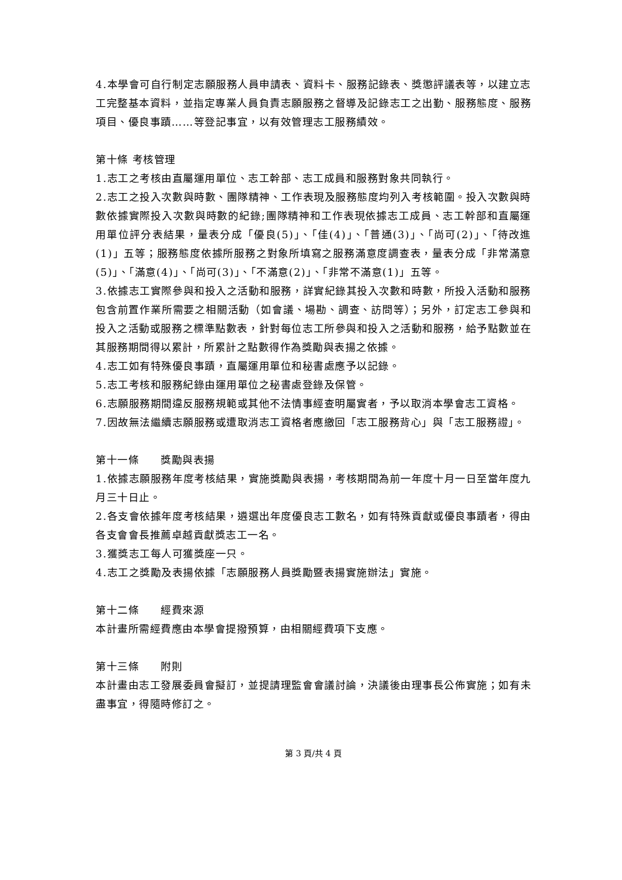4.本學會可自行制定志願服務人員申請表、資料卡、服務記錄表、獎懲評議表等，以建立志工完整基本資料，並指定專業人員負責志願服務之督導及記錄志工之出勤、服務態度、服務項目、優良事蹟……等登記事宜，以有效管理志工服務績效。
第十條 考核管理
1.志工之考核由直屬運用單位、志工幹部、志工成員和服務對象共同執行。
2.志工之投入次數與時數、團隊精神、工作表現及服務態度均列入考核範圍。投入次數與時數依據實際投入次數與時數的紀錄;團隊精神和工作表現依據志工成員、志工幹部和直屬運用單位評分表結果，量表分成「優良(5)」、「佳(4)」、「普通(3)」、「尚可(2)」、「待改進(1)」五等；服務態度依據所服務之對象所填寫之服務滿意度調查表，量表分成「非常滿意(5)」、「滿意(4)」、「尚可(3)」、「不滿意(2)」、「非常不滿意(1)」五等。
3.依據志工實際參與和投入之活動和服務，詳實紀錄其投入次數和時數，所投入活動和服務包含前置作業所需要之相關活動（如會議、場勘、調查、訪問等）；另外，訂定志工參與和投入之活動或服務之標準點數表，針對每位志工所參與和投入之活動和服務，給予點數並在其服務期間得以累計，所累計之點數得作為獎勵與表揚之依據。
4.志工如有特殊優良事蹟，直屬運用單位和秘書處應予以記錄。
5.志工考核和服務紀錄由運用單位之秘書處登錄及保管。
6.志願服務期間違反服務規範或其他不法情事經查明屬實者，予以取消本學會志工資格。
7.因故無法繼續志願服務或遭取消志工資格者應繳回「志工服務背心」與「志工服務證」。
第十一條　　獎勵與表揚
1.依據志願服務年度考核結果，實施獎勵與表揚，考核期間為前一年度十月一日至當年度九月三十日止。
2.各支會依據年度考核結果，遴選出年度優良志工數名，如有特殊貢獻或優良事蹟者，得由各支會會長推薦卓越貢獻獎志工一名。
3.獲獎志工每人可獲獎座一只。
4.志工之獎勵及表揚依據「志願服務人員獎勵暨表揚實施辦法」實施。
第十二條　　經費來源
本計畫所需經費應由本學會提撥預算，由相關經費項下支應。
第十三條　　附則
本計畫由志工發展委員會擬訂，並提請理監會會議討論，決議後由理事長公佈實施；如有未盡事宜，得隨時修訂之。
第 3 頁/共 4 頁